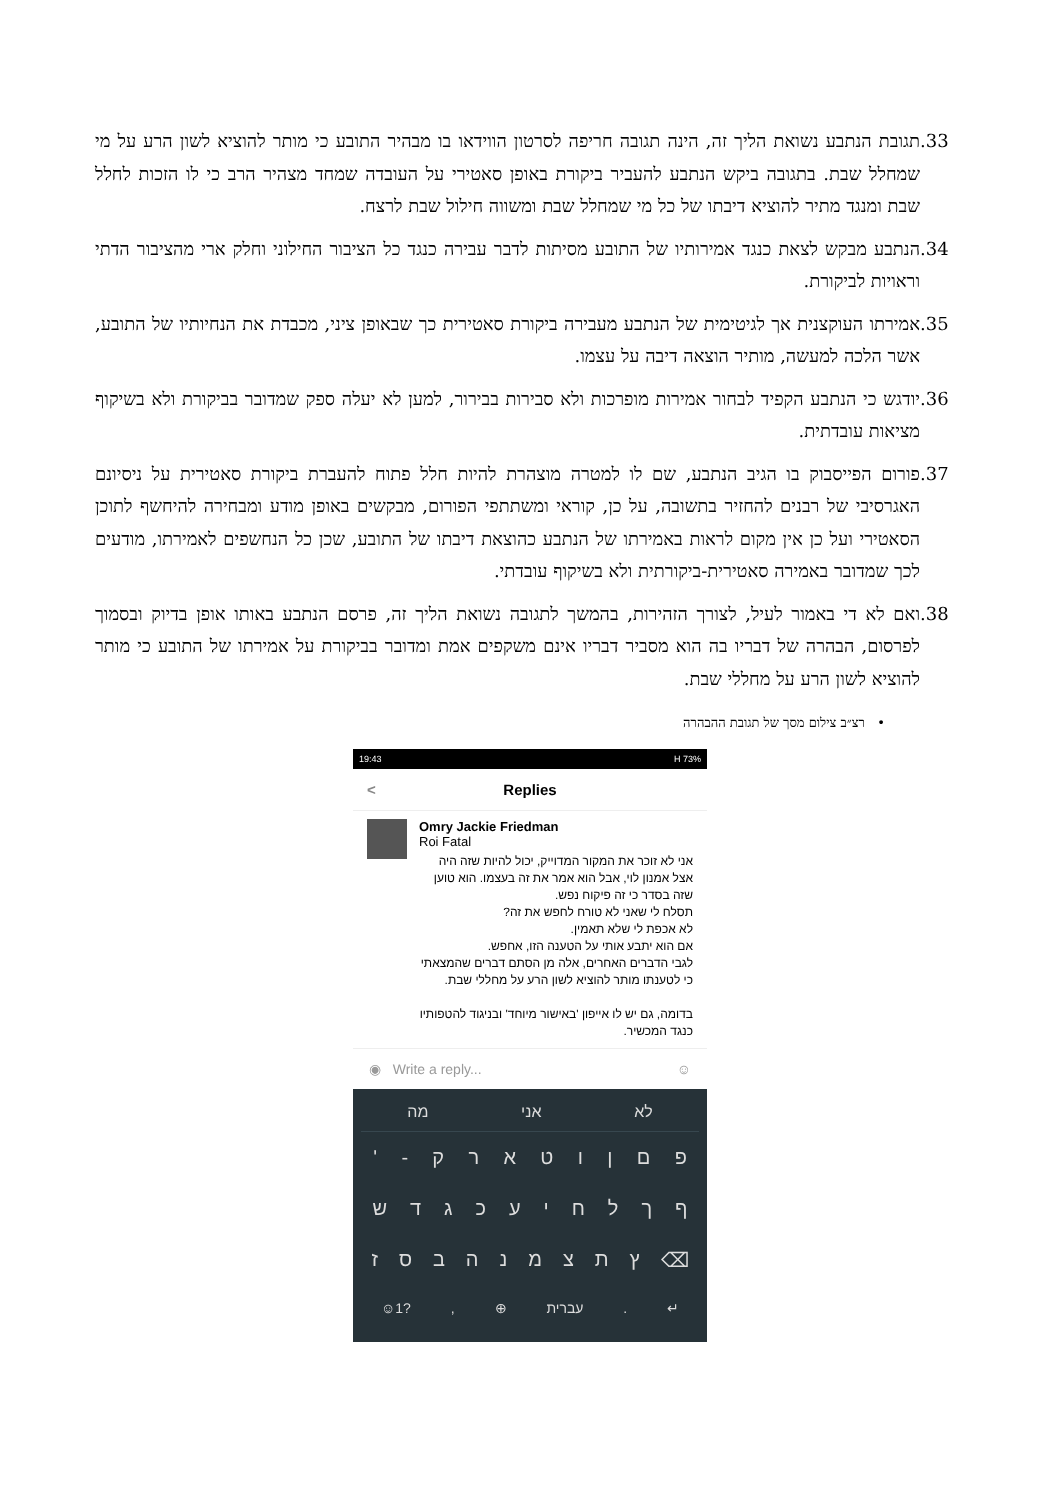.33 תגובת הנתבע נשואת הליך זה, הינה תגובה חריפה לסרטון הווידאו בו מבהיר התובע כי מותר להוציא לשון הרע על מי שמחלל שבת. בתגובה ביקש הנתבע להעביר ביקורת באופן סאטירי על העובדה שמחד מצהיר הרב כי לו הזכות לחלל שבת ומנגד מתיר להוציא דיבתו של כל מי שמחלל שבת ומשווה חילול שבת לרצח.
.34 הנתבע מבקש לצאת כנגד אמירותיו של התובע מסיתות לדבר עבירה כנגד כל הציבור החילוני וחלק ארי מהציבור הדתי וראויות לביקורת.
.35 אמירתו העוקצנית אך לגיטימית של הנתבע מעבירה ביקורת סאטירית כך שבאופן ציני, מכבדת את הנחיותיו של התובע, אשר הלכה למעשה, מותיר הוצאה דיבה על עצמו.
.36 יודגש כי הנתבע הקפיד לבחור אמירות מופרכות ולא סבירות בבירור, למען לא יעלה ספק שמדובר בביקורת ולא בשיקוף מציאות עובדתית.
.37 פורום הפייסבוק בו הגיב הנתבע, שם לו למטרה מוצהרת להיות חלל פתוח להעברת ביקורת סאטירית על ניסיונם האגרסיבי של רבנים להחזיר בתשובה, על כן, קוראי ומשתתפי הפורום, מבקשים באופן מודע ומבחירה להיחשף לתוכן הסאטירי ועל כן אין מקום לראות באמירתו של הנתבע כהוצאת דיבתו של התובע, שכן כל הנחשפים לאמירתו, מודעים לכך שמדובר באמירה סאטירית-ביקורתית ולא בשיקוף עובדתי.
.38 ואם לא די באמור לעיל, לצורך הזהירות, בהמשך לתגובה נשואת הליך זה, פרסם הנתבע באותו אופן בדיוק ובסמוך לפרסום, הבהרה של דבריו בה הוא מסביר דבריו אינם משקפים אמת ומדובר בביקורת על אמירתו של התובע כי מותר להוציא לשון הרע על מחללי שבת.
• רצ״ב צילום מסך של תגובת ההבהרה
19:43 H 73%
< Replies
Omry Jackie Friedman
Roi Fatal
אני לא זוכר את המקור המדוייק, יכול להיות שזה היה אצל אמנון לוי, אבל הוא אמר את זה בעצמו. הוא טוען שזה בסדר כי זה פיקוח נפש.
תסלח לי שאני לא טורח לחפש את זה?
לא אכפת לי שלא תאמין.
אם הוא יתבע אותי על הטענה הזו, אחפש.
לגבי הדברים האחרים, אלה מן הסתם דברים שהמצאתי כי לטענתו מותר להוציא לשון הרע על מחללי שבת.
בדומה, גם יש לו אייפון 'באישור מיוחד' ובניגוד להטפותיו כנגד המכשיר.
◉ Write a reply... ☺
לא אני מה
פםןוטארק - '
ףךלחיעכגדש
⌫ ץתצמנהבסז
↵. עברית ⊕,?1☺